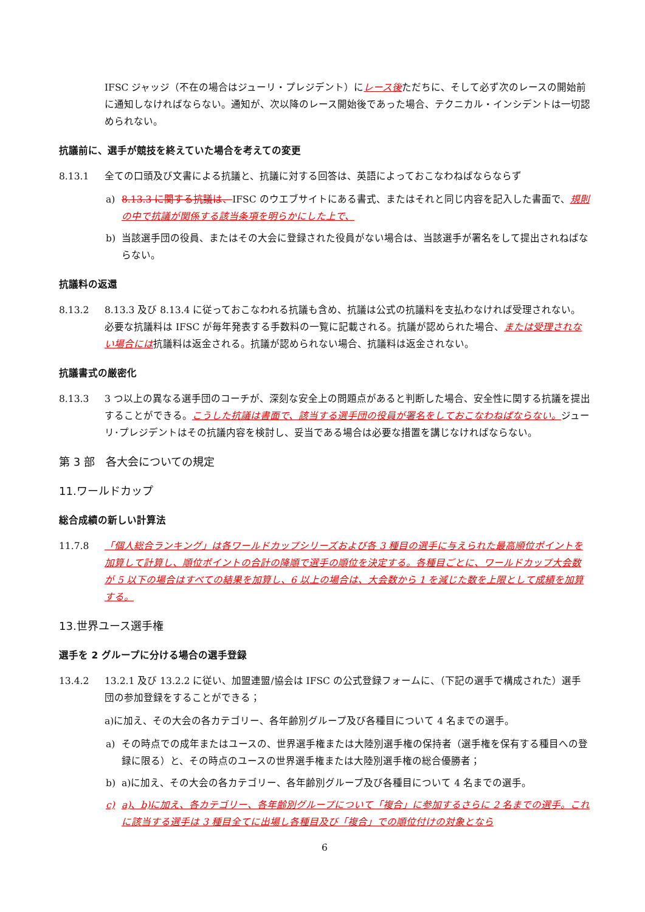IFSC ジャッジ（不在の場合はジューリ・プレジデント）にレース後ただちに、そして必ず次のレースの開始前に通知しなければならない。通知が、次以降のレース開始後であった場合、テクニカル・インシデントは一切認められない。
抗議前に、選手が競技を終えていた場合を考えての変更
8.13.1 全ての口頭及び文書による抗議と、抗議に対する回答は、英語によっておこなわねばならならず
a) 8.13.3 に関する抗議は、IFSC のウエブサイトにある書式、またはそれと同じ内容を記入した書面で、規則の中で抗議が関係する該当条項を明らかにした上で、
b) 当該選手団の役員、またはその大会に登録された役員がない場合は、当該選手が署名をして提出されねばならない。
抗議料の返還
8.13.2 8.13.3 及び 8.13.4 に従っておこなわれる抗議も含め、抗議は公式の抗議料を支払わなければ受理されない。必要な抗議料は IFSC が毎年発表する手数料の一覧に記載される。抗議が認められた場合、または受理されない場合には抗議料は返金される。抗議が認められない場合、抗議料は返金されない。
抗議書式の厳密化
8.13.3 3 つ以上の異なる選手団のコーチが、深刻な安全上の問題点があると判断した場合、安全性に関する抗議を提出することができる。こうした抗議は書面で、該当する選手団の役員が署名をしておこなわねばならない。ジューリ･プレジデントはその抗議内容を検討し、妥当である場合は必要な措置を講じなければならない。
第 3 部　各大会についての規定
11.ワールドカップ
総合成績の新しい計算法
11.7.8 「個人総合ランキング」は各ワールドカップシリーズおよび各 3 種目の選手に与えられた最高順位ポイントを加算して計算し、順位ポイントの合計の降順で選手の順位を決定する。各種目ごとに、ワールドカップ大会数が 5 以下の場合はすべての結果を加算し、6 以上の場合は、大会数から 1 を減じた数を上限として成績を加算する。
13.世界ユース選手権
選手を 2 グループに分ける場合の選手登録
13.4.2 13.2.1 及び 13.2.2 に従い、加盟連盟/協会は IFSC の公式登録フォームに、（下記の選手で構成された）選手団の参加登録をすることができる；
a)に加え、その大会の各カテゴリー、各年齢別グループ及び各種目について 4 名までの選手。
a) その時点での成年またはユースの、世界選手権または大陸別選手権の保持者（選手権を保有する種目への登録に限る）と、その時点のユースの世界選手権または大陸別選手権の総合優勝者；
b) a)に加え、その大会の各カテゴリー、各年齢別グループ及び各種目について 4 名までの選手。
c) a)、b)に加え、各カテゴリー、各年齢別グループについて「複合」に参加するさらに 2 名までの選手。これに該当する選手は 3 種目全てに出場し各種目及び「複合」での順位付けの対象となら
6